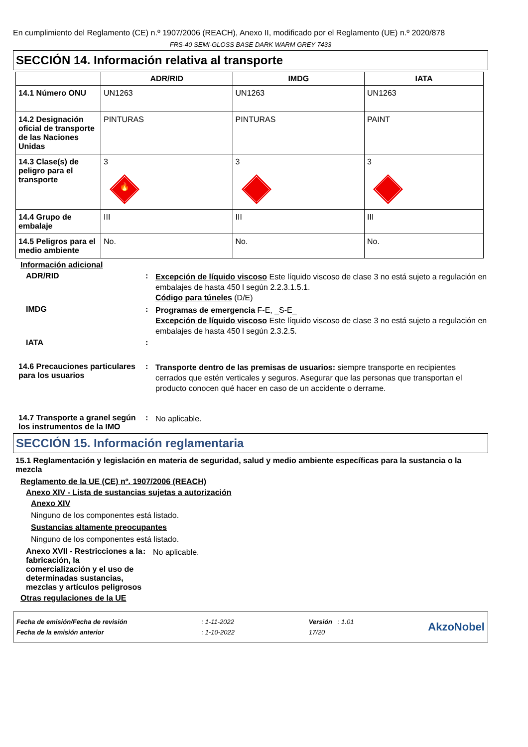En cumplimiento del Reglamento (CE) n.º 1907/2006 (REACH), Anexo II, modificado por el Reglamento (UE) n.º 2020/878
FRS-40 SEMI-GLOSS BASE DARK WARM GREY 7433
SECCIÓN 14. Información relativa al transporte
| | ADR/RID | IMDG | IATA |
| --- | --- | --- | --- |
| 14.1 Número ONU | UN1263 | UN1263 | UN1263 |
| 14.2 Designación oficial de transporte de las Naciones Unidas | PINTURAS | PINTURAS | PAINT |
| 14.3 Clase(s) de peligro para el transporte | 3 🔥 | 3 | 3 |
| 14.4 Grupo de embalaje | III | III | III |
| 14.5 Peligros para el medio ambiente | No. | No. | No. |
Información adicional
ADR/RID :
Excepción de líquido viscoso Este líquido viscoso de clase 3 no está sujeto a regulación en embalajes de hasta 450 l según 2.2.3.1.5.1.
Código para túneles (D/E)
IMDG :
Programas de emergencia F-E, _S-E_
Excepción de líquido viscoso Este líquido viscoso de clase 3 no está sujeto a regulación en embalajes de hasta 450 l según 2.3.2.5.
IATA :
14.6 Precauciones particulares para los usuarios
:
Transporte dentro de las premisas de usuarios: siempre transporte en recipientes cerrados que estén verticales y seguros. Asegurar que las personas que transportan el producto conocen qué hacer en caso de un accidente o derrame.
14.7 Transporte a granel según los instrumentos de la IMO
:
No aplicable.
SECCIÓN 15. Información reglamentaria
15.1 Reglamentación y legislación en materia de seguridad, salud y medio ambiente específicas para la sustancia o la mezcla
Reglamento de la UE (CE) nº. 1907/2006 (REACH)
Anexo XIV - Lista de sustancias sujetas a autorización
Anexo XIV
Ninguno de los componentes está listado.
Sustancias altamente preocupantes
Ninguno de los componentes está listado.
Anexo XVII - Restricciones a la fabricación, la comercialización y el uso de determinadas sustancias, mezclas y artículos peligrosos
:
No aplicable.
Otras regulaciones de la UE
Fecha de emisión/Fecha de revisión
Fecha de la emisión anterior
: 1-11-2022
: 1-10-2022
Versión : 1.01
17/20
AkzoNobel